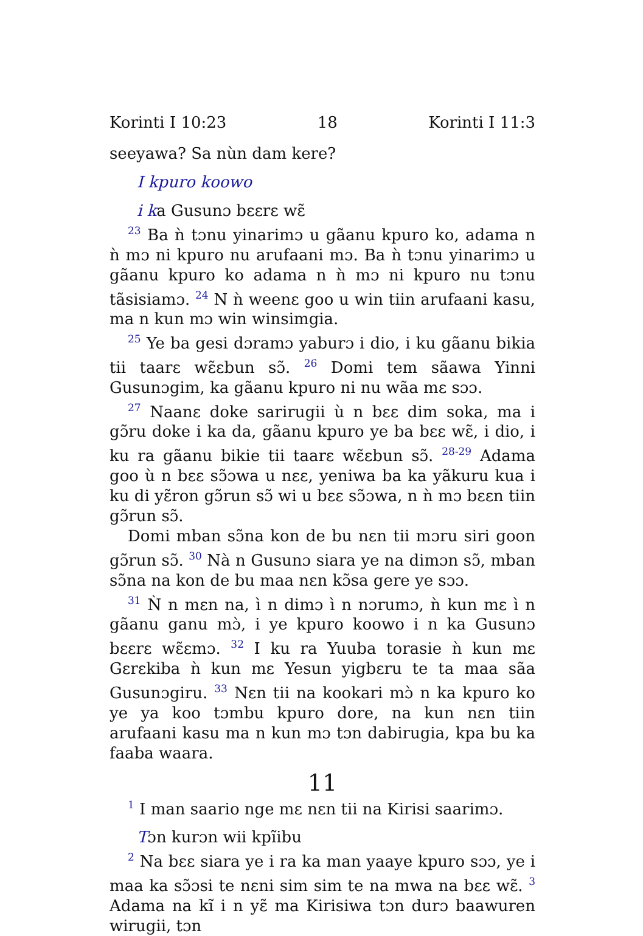Korinti I 10:23 18 Korinti I 11:3
seeyawa? Sa nùn dam kere?
I kpuro koowo
i ka Gusunɔ bɛɛrɛ wɛ̃
<sup>23</sup> Ba ǹ tɔnu yinarimɔ u gãanu kpuro ko, adama n ǹ mɔ ni kpuro nu arufaani mɔ. Ba ǹ tɔnu yinarimɔ u gãanu kpuro ko adama n ǹ mɔ ni kpuro nu tɔnu tãsisiamɔ. <sup>24</sup> N ǹ weenɛ goo u win tiin arufaani kasu, ma n kun mɔ win winsimgia.
<sup>25</sup> Ye ba gesi dɔramɔ yaburɔ i dio, i ku gãanu bikia tii taarɛ wɛ̃ɛbun sɔ̃. <sup>26</sup> Domi tem sãawa Yinni Gusunɔgim, ka gãanu kpuro ni nu wãa mɛ sɔɔ.
<sup>27</sup> Naanɛ doke sarirugii ù n bɛɛ dim soka, ma i gɔ̃ru doke i ka da, gãanu kpuro ye ba bɛɛ wɛ̃, i dio, i ku ra gãanu bikie tii taarɛ wɛ̃ɛbun sɔ̃. <sup>28-29</sup> Adama goo ù n bɛɛ sɔ̃ɔwa u nɛɛ, yeniwa ba ka yãkuru kua i ku di yɛ̃ron gɔ̃run sɔ̃ wi u bɛɛ sɔ̃ɔwa, n ǹ mɔ bɛɛn tiin gɔ̃run sɔ̃.
Domi mban sɔ̃na kon de bu nɛn tii mɔru siri goon gɔ̃run sɔ̃. <sup>30</sup> Nà n Gusunɔ siara ye na dimɔn sɔ̃, mban sɔ̃na na kon de bu maa nɛn kɔ̃sa gere ye sɔɔ.
<sup>31</sup> Ǹ n mɛn na, ì n dimɔ ì n nɔrumɔ, ǹ kun mɛ ì n gãanu ganu mɔ̀, i ye kpuro koowo i n ka Gusunɔ bɛɛrɛ wɛ̃ɛmɔ. <sup>32</sup> I ku ra Yuuba torasie ǹ kun mɛ Gɛrɛkiba ǹ kun mɛ Yesun yigbɛru te ta maa sãa Gusunɔgiru. <sup>33</sup> Nɛn tii na kookari mɔ̀ n ka kpuro ko ye ya koo tɔmbu kpuro dore, na kun nɛn tiin arufaani kasu ma n kun mɔ tɔn dabirugia, kpa bu ka faaba waara.
11
<sup>1</sup> I man saario nge mɛ nɛn tii na Kirisi saarimɔ.
Tɔn kurɔn wii kpĩibu
<sup>2</sup> Na bɛɛ siara ye i ra ka man yaaye kpuro sɔɔ, ye i maa ka sɔ̃ɔsi te nɛni sim sim te na mwa na bɛɛ wɛ̃. <sup>3</sup> Adama na kĩ i n yɛ̃ ma Kirisiwa tɔn durɔ baawuren wirugii, tɔn